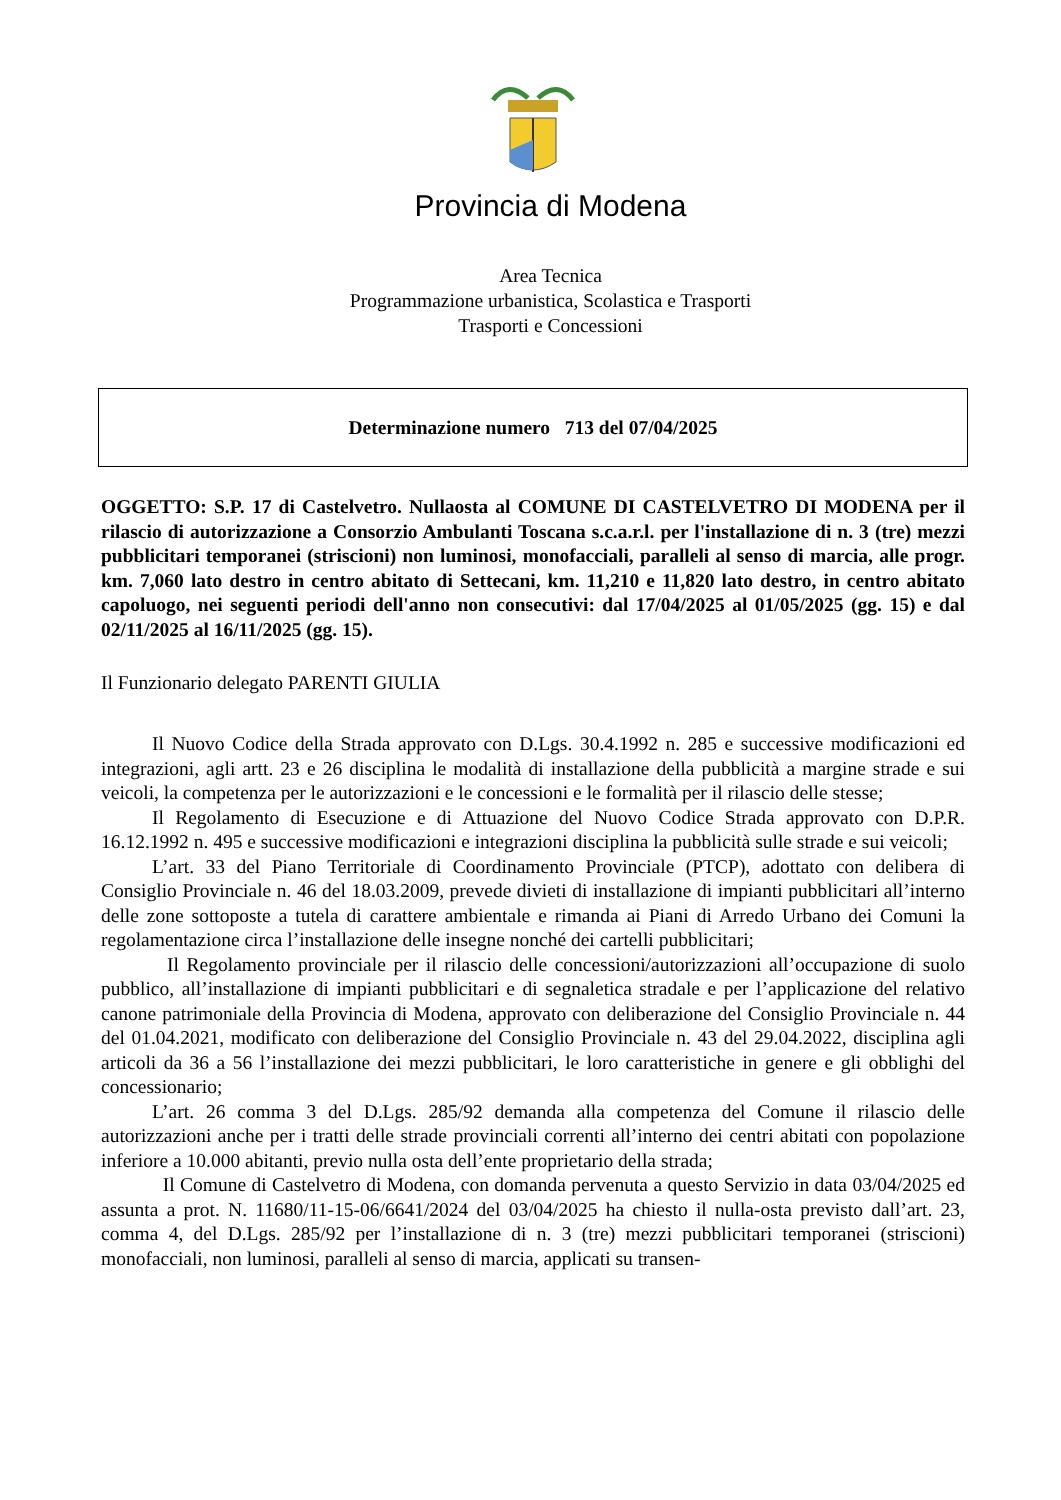Provincia di Modena
Area Tecnica
Programmazione urbanistica, Scolastica e Trasporti
Trasporti e Concessioni
Determinazione numero 713 del 07/04/2025
OGGETTO: S.P. 17 di Castelvetro. Nullaosta al COMUNE DI CASTELVETRO DI MODENA per il rilascio di autorizzazione a Consorzio Ambulanti Toscana s.c.a.r.l. per l'installazione di n. 3 (tre) mezzi pubblicitari temporanei (striscioni) non luminosi, monofacciali, paralleli al senso di marcia, alle progr. km. 7,060 lato destro in centro abitato di Settecani, km. 11,210 e 11,820 lato destro, in centro abitato capoluogo, nei seguenti periodi dell'anno non consecutivi: dal 17/04/2025 al 01/05/2025 (gg. 15) e dal 02/11/2025 al 16/11/2025 (gg. 15).
Il Funzionario delegato PARENTI GIULIA
Il Nuovo Codice della Strada approvato con D.Lgs. 30.4.1992 n. 285 e successive modificazioni ed integrazioni, agli artt. 23 e 26 disciplina le modalità di installazione della pubblicità a margine strade e sui veicoli, la competenza per le autorizzazioni e le concessioni e le formalità per il rilascio delle stesse;
Il Regolamento di Esecuzione e di Attuazione del Nuovo Codice Strada approvato con D.P.R. 16.12.1992 n. 495 e successive modificazioni e integrazioni disciplina la pubblicità sulle strade e sui veicoli;
L’art. 33 del Piano Territoriale di Coordinamento Provinciale (PTCP), adottato con delibera di Consiglio Provinciale n. 46 del 18.03.2009, prevede divieti di installazione di impianti pubblicitari all’interno delle zone sottoposte a tutela di carattere ambientale e rimanda ai Piani di Arredo Urbano dei Comuni la regolamentazione circa l’installazione delle insegne nonché dei cartelli pubblicitari;
Il Regolamento provinciale per il rilascio delle concessioni/autorizzazioni all’occupazione di suolo pubblico, all’installazione di impianti pubblicitari e di segnaletica stradale e per l’applicazione del relativo canone patrimoniale della Provincia di Modena, approvato con deliberazione del Consiglio Provinciale n. 44 del 01.04.2021, modificato con deliberazione del Consiglio Provinciale n. 43 del 29.04.2022, disciplina agli articoli da 36 a 56 l’installazione dei mezzi pubblicitari, le loro caratteristiche in genere e gli obblighi del concessionario;
L’art. 26 comma 3 del D.Lgs. 285/92 demanda alla competenza del Comune il rilascio delle autorizzazioni anche per i tratti delle strade provinciali correnti all’interno dei centri abitati con popolazione inferiore a 10.000 abitanti, previo nulla osta dell’ente proprietario della strada;
Il Comune di Castelvetro di Modena, con domanda pervenuta a questo Servizio in data 03/04/2025 ed assunta a prot. N. 11680/11-15-06/6641/2024 del 03/04/2025 ha chiesto il nulla-osta previsto dall’art. 23, comma 4, del D.Lgs. 285/92 per l’installazione di n. 3 (tre) mezzi pubblicitari temporanei (striscioni) monofacciali, non luminosi, paralleli al senso di marcia, applicati su transen-